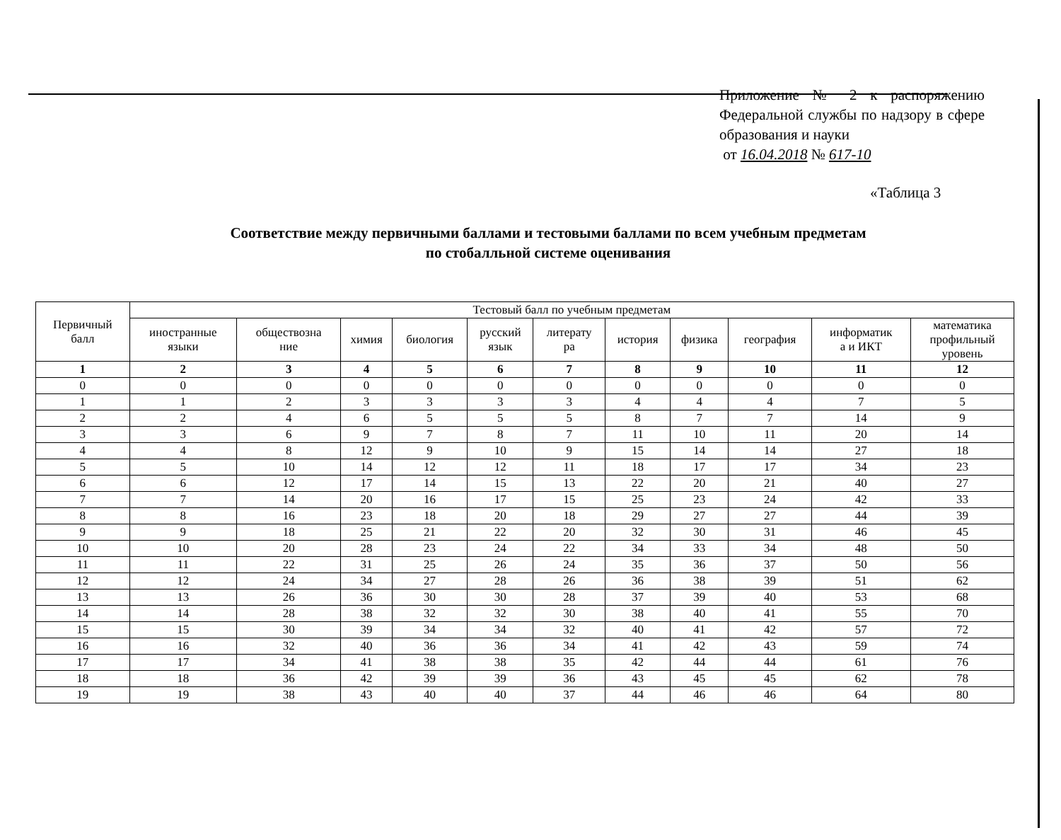Приложение № 2 к распоряжению Федеральной службы по надзору в сфере образования и науки
от 16.04.2018 № 617-10
«Таблица 3
Соответствие между первичными баллами и тестовыми баллами по всем учебным предметам
по стобалльной системе оценивания
| Первичный балл | Тестовый балл по учебным предметам | | | | | | | | | | |
| --- | --- | --- | --- | --- | --- | --- | --- | --- | --- | --- | --- |
| | иностранные языки | обществозна ние | химия | биология | русский язык | литерату ра | история | физика | география | информатик а и ИКТ | математика профильный уровень |
| 1 | 2 | 3 | 4 | 5 | 6 | 7 | 8 | 9 | 10 | 11 | 12 |
| 0 | 0 | 0 | 0 | 0 | 0 | 0 | 0 | 0 | 0 | 0 | 0 |
| 1 | 1 | 2 | 3 | 3 | 3 | 3 | 4 | 4 | 4 | 7 | 5 |
| 2 | 2 | 4 | 6 | 5 | 5 | 5 | 8 | 7 | 7 | 14 | 9 |
| 3 | 3 | 6 | 9 | 7 | 8 | 7 | 11 | 10 | 11 | 20 | 14 |
| 4 | 4 | 8 | 12 | 9 | 10 | 9 | 15 | 14 | 14 | 27 | 18 |
| 5 | 5 | 10 | 14 | 12 | 12 | 11 | 18 | 17 | 17 | 34 | 23 |
| 6 | 6 | 12 | 17 | 14 | 15 | 13 | 22 | 20 | 21 | 40 | 27 |
| 7 | 7 | 14 | 20 | 16 | 17 | 15 | 25 | 23 | 24 | 42 | 33 |
| 8 | 8 | 16 | 23 | 18 | 20 | 18 | 29 | 27 | 27 | 44 | 39 |
| 9 | 9 | 18 | 25 | 21 | 22 | 20 | 32 | 30 | 31 | 46 | 45 |
| 10 | 10 | 20 | 28 | 23 | 24 | 22 | 34 | 33 | 34 | 48 | 50 |
| 11 | 11 | 22 | 31 | 25 | 26 | 24 | 35 | 36 | 37 | 50 | 56 |
| 12 | 12 | 24 | 34 | 27 | 28 | 26 | 36 | 38 | 39 | 51 | 62 |
| 13 | 13 | 26 | 36 | 30 | 30 | 28 | 37 | 39 | 40 | 53 | 68 |
| 14 | 14 | 28 | 38 | 32 | 32 | 30 | 38 | 40 | 41 | 55 | 70 |
| 15 | 15 | 30 | 39 | 34 | 34 | 32 | 40 | 41 | 42 | 57 | 72 |
| 16 | 16 | 32 | 40 | 36 | 36 | 34 | 41 | 42 | 43 | 59 | 74 |
| 17 | 17 | 34 | 41 | 38 | 38 | 35 | 42 | 44 | 44 | 61 | 76 |
| 18 | 18 | 36 | 42 | 39 | 39 | 36 | 43 | 45 | 45 | 62 | 78 |
| 19 | 19 | 38 | 43 | 40 | 40 | 37 | 44 | 46 | 46 | 64 | 80 |